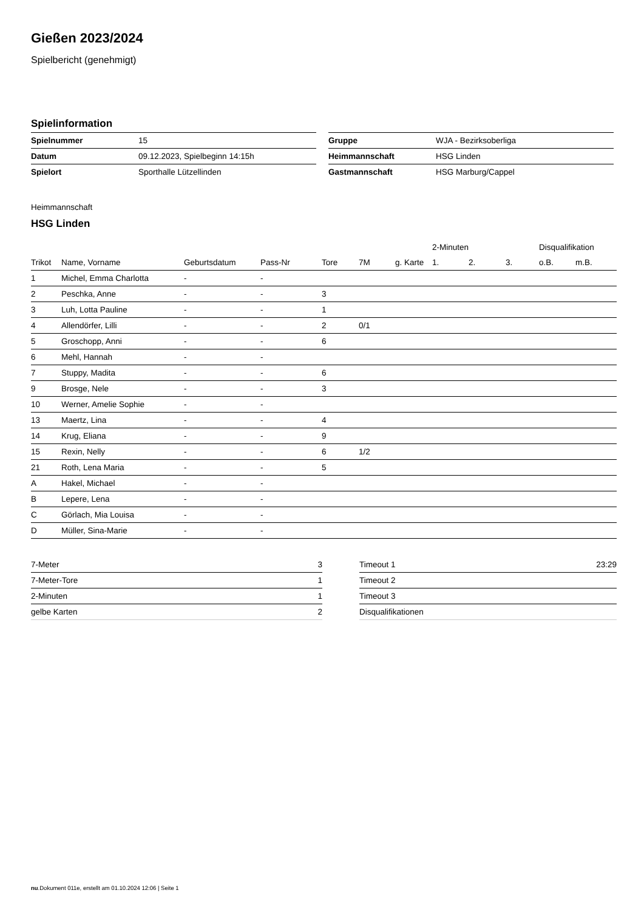Gießen 2023/2024
Spielbericht (genehmigt)
Spielinformation
| Spielnummer | 15 |
| Datum | 09.12.2023, Spielbeginn 14:15h |
| Spielort | Sporthalle Lützellinden |
| Gruppe | WJA - Bezirksoberliga |
| Heimmannschaft | HSG Linden |
| Gastmannschaft | HSG Marburg/Cappel |
Heimmannschaft
HSG Linden
| | | | | | | | 2-Minuten | | | Disqualifikation | |
| --- | --- | --- | --- | --- | --- | --- | --- | --- | --- | --- | --- |
| Trikot | Name, Vorname | Geburtsdatum | Pass-Nr | Tore | 7M | g. Karte | 1. | 2. | 3. | o.B. | m.B. |
| 1 | Michel, Emma Charlotta | - | - | | | | | | | | |
| 2 | Peschka, Anne | - | - | 3 | | | | | | | |
| 3 | Luh, Lotta Pauline | - | - | 1 | | | | | | | |
| 4 | Allendörfer, Lilli | - | - | 2 | 0/1 | | | | | | |
| 5 | Groschopp, Anni | - | - | 6 | | | | | | | |
| 6 | Mehl, Hannah | - | - | | | | | | | | |
| 7 | Stuppy, Madita | - | - | 6 | | | | | | | |
| 9 | Brosge, Nele | - | - | 3 | | | | | | | |
| 10 | Werner, Amelie Sophie | - | - | | | | | | | | |
| 13 | Maertz, Lina | - | - | 4 | | | | | | | |
| 14 | Krug, Eliana | - | - | 9 | | | | | | | |
| 15 | Rexin, Nelly | - | - | 6 | 1/2 | | | | | | |
| 21 | Roth, Lena Maria | - | - | 5 | | | | | | | |
| A | Hakel, Michael | - | - | | | | | | | | |
| B | Lepere, Lena | - | - | | | | | | | | |
| C | Görlach, Mia Louisa | - | - | | | | | | | | |
| D | Müller, Sina-Marie | - | - | | | | | | | | |
| 7-Meter | 3 |
| 7-Meter-Tore | 1 |
| 2-Minuten | 1 |
| gelbe Karten | 2 |
| Timeout 1 | 23:29 |
| Timeout 2 | |
| Timeout 3 | |
| Disqualifikationen | |
nu.Dokument 011e, erstellt am 01.10.2024 12:06 | Seite 1